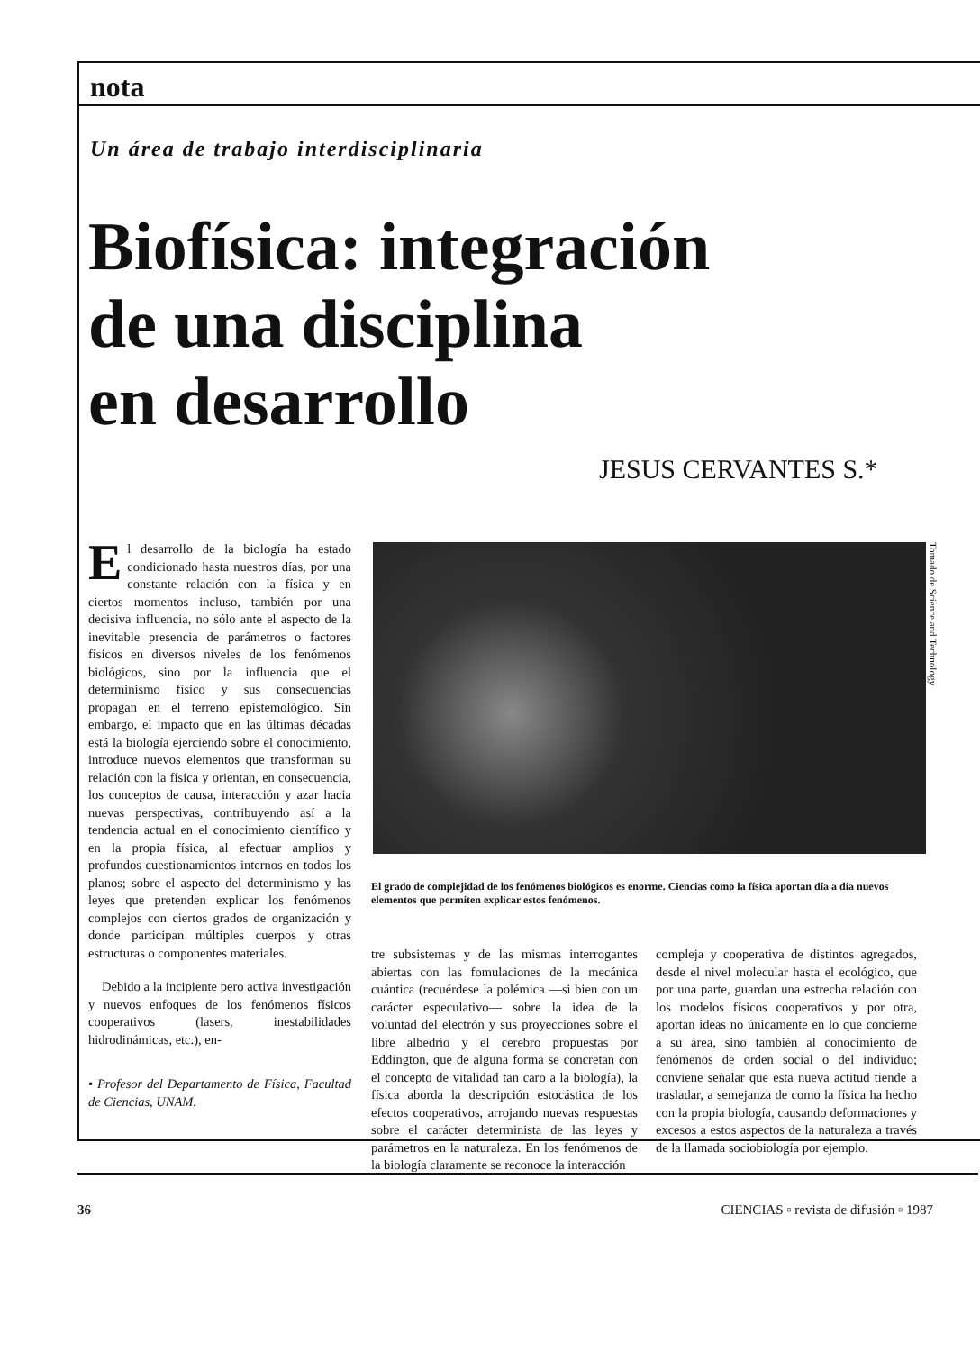nota
Un área de trabajo interdisciplinaria
Biofísica: integración
de una disciplina
en desarrollo
JESUS CERVANTES S.*
El desarrollo de la biología ha estado condicionado hasta nuestros días, por una constante relación con la física y en ciertos momentos incluso, también por una decisiva influencia, no sólo ante el aspecto de la inevitable presencia de parámetros o factores físicos en diversos niveles de los fenómenos biológicos, sino por la influencia que el determinismo físico y sus consecuencias propagan en el terreno epistemológico. Sin embargo, el impacto que en las últimas décadas está la biología ejerciendo sobre el conocimiento, introduce nuevos elementos que transforman su relación con la física y orientan, en consecuencia, los conceptos de causa, interacción y azar hacia nuevas perspectivas, contribuyendo así a la tendencia actual en el conocimiento científico y en la propia física, al efectuar amplios y profundos cuestionamientos internos en todos los planos; sobre el aspecto del determinismo y las leyes que pretenden explicar los fenómenos complejos con ciertos grados de organización y donde participan múltiples cuerpos y otras estructuras o componentes materiales.
Debido a la incipiente pero activa investigación y nuevos enfoques de los fenómenos físicos cooperativos (lasers, inestabilidades hidrodinámicas, etc.), en-
• Profesor del Departamento de Física, Facultad de Ciencias, UNAM.
Tomado de Science and Technology
El grado de complejidad de los fenómenos biológicos es enorme. Ciencias como la física aportan día a día nuevos elementos que permiten explicar estos fenómenos.
tre subsistemas y de las mismas interrogantes abiertas con las fomulaciones de la mecánica cuántica (recuérdese la polémica —si bien con un carácter especulativo— sobre la idea de la voluntad del electrón y sus proyecciones sobre el libre albedrío y el cerebro propuestas por Eddington, que de alguna forma se concretan con el concepto de vitalidad tan caro a la biología), la física aborda la descripción estocástica de los efectos cooperativos, arrojando nuevas respuestas sobre el carácter determinista de las leyes y parámetros en la naturaleza. En los fenómenos de la biología claramente se reconoce la interacción
compleja y cooperativa de distintos agregados, desde el nivel molecular hasta el ecológico, que por una parte, guardan una estrecha relación con los modelos físicos cooperativos y por otra, aportan ideas no únicamente en lo que concierne a su área, sino también al conocimiento de fenómenos de orden social o del individuo; conviene señalar que esta nueva actitud tiende a trasladar, a semejanza de como la física ha hecho con la propia biología, causando deformaciones y excesos a estos aspectos de la naturaleza a través de la llamada sociobiología por ejemplo.
36 CIENCIAS ▫ revista de difusión ▫ 1987